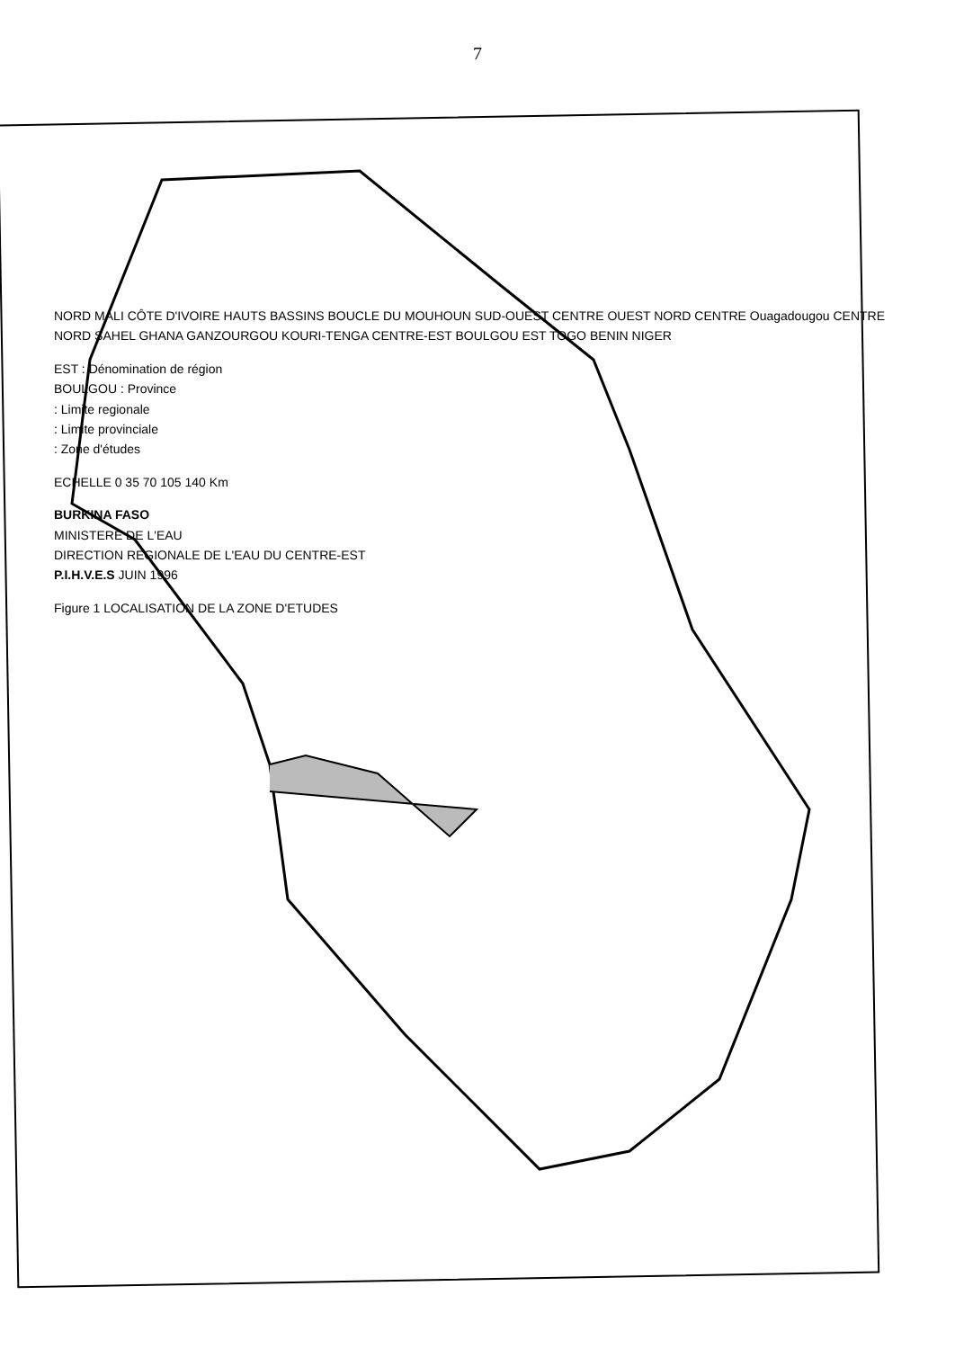7
NORD MALI CÔTE D'IVOIRE HAUTS BASSINS BOUCLE DU MOUHOUN SUD-OUEST CENTRE OUEST NORD CENTRE Ouagadougou CENTRE NORD SAHEL GHANA GANZOURGOU KOURI-TENGA CENTRE-EST BOULGOU EST TOGO BENIN NIGER
EST : Dénomination de région
BOULGOU : Province
: Limite regionale
: Limite provinciale
: Zone d'études
ECHELLE 0 35 70 105 140 Km
BURKINA FASO
MINISTERE DE L'EAU
DIRECTION REGIONALE DE L'EAU DU CENTRE-EST
P.I.H.V.E.S JUIN 1996
Figure 1 LOCALISATION DE LA ZONE D'ETUDES